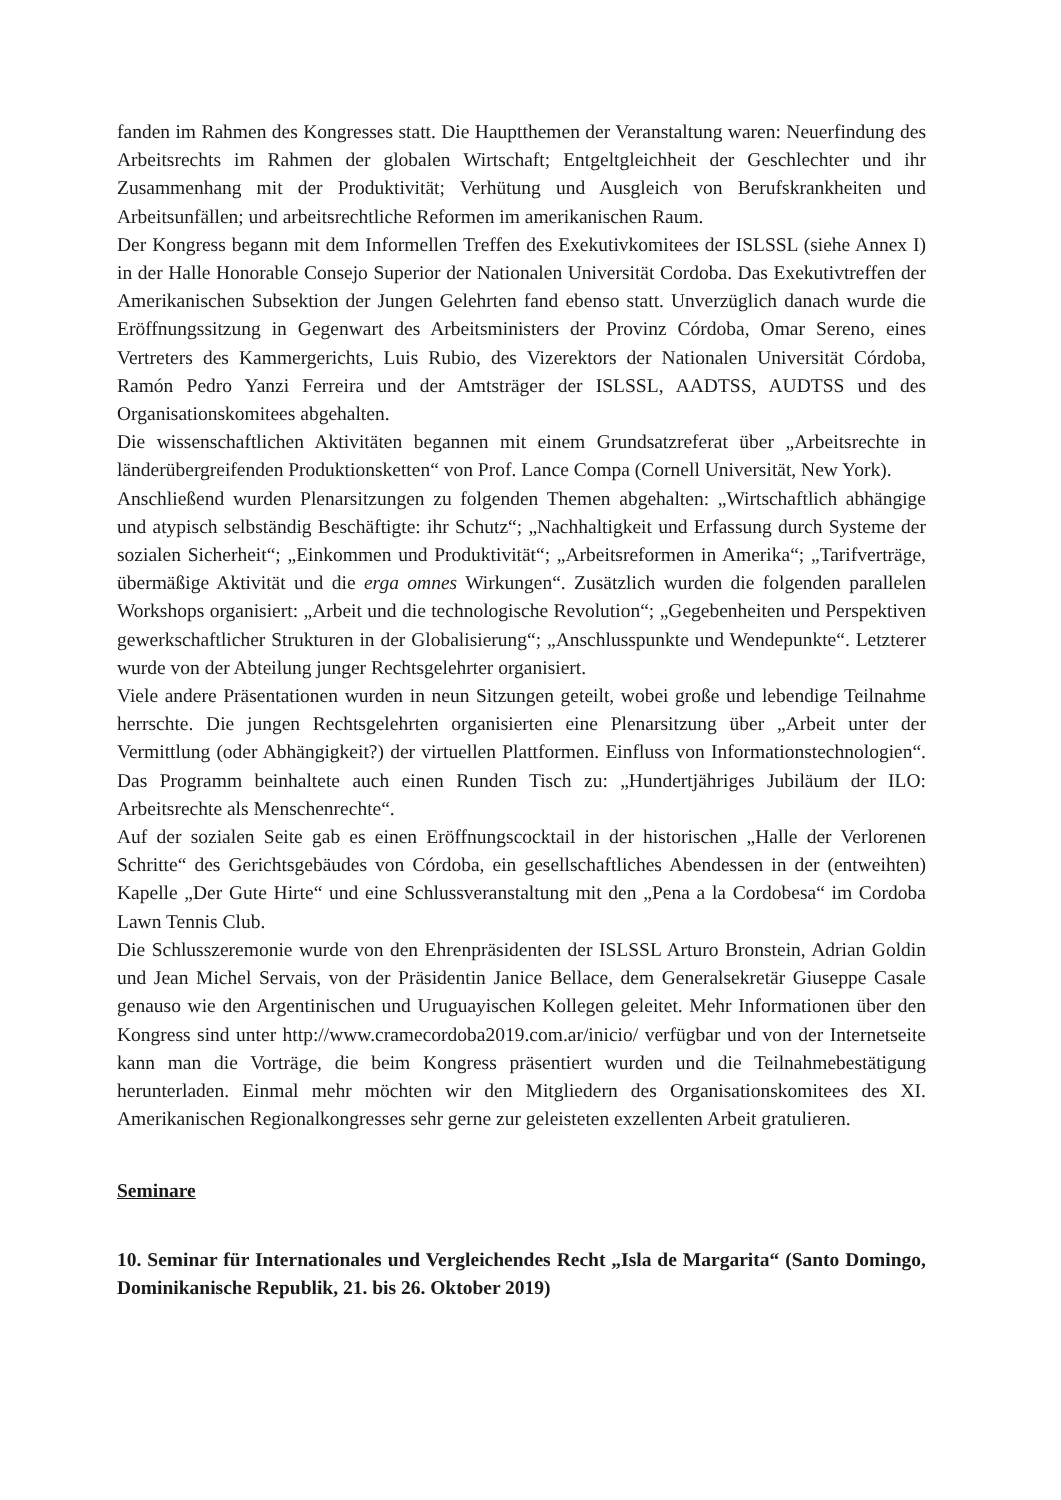fanden im Rahmen des Kongresses statt. Die Hauptthemen der Veranstaltung waren: Neuerfindung des Arbeitsrechts im Rahmen der globalen Wirtschaft; Entgeltgleichheit der Geschlechter und ihr Zusammenhang mit der Produktivität; Verhütung und Ausgleich von Berufskrankheiten und Arbeitsunfällen; und arbeitsrechtliche Reformen im amerikanischen Raum.
Der Kongress begann mit dem Informellen Treffen des Exekutivkomitees der ISLSSL (siehe Annex I) in der Halle Honorable Consejo Superior der Nationalen Universität Cordoba. Das Exekutivtreffen der Amerikanischen Subsektion der Jungen Gelehrten fand ebenso statt. Unverzüglich danach wurde die Eröffnungssitzung in Gegenwart des Arbeitsministers der Provinz Córdoba, Omar Sereno, eines Vertreters des Kammergerichts, Luis Rubio, des Vizerektors der Nationalen Universität Córdoba, Ramón Pedro Yanzi Ferreira und der Amtsträger der ISLSSL, AADTSS, AUDTSS und des Organisationskomitees abgehalten.
Die wissenschaftlichen Aktivitäten begannen mit einem Grundsatzreferat über „Arbeitsrechte in länderübergreifenden Produktionsketten“ von Prof. Lance Compa (Cornell Universität, New York).
Anschließend wurden Plenarsitzungen zu folgenden Themen abgehalten: „Wirtschaftlich abhängige und atypisch selbständig Beschäftigte: ihr Schutz“; „Nachhaltigkeit und Erfassung durch Systeme der sozialen Sicherheit“; „Einkommen und Produktivität“; „Arbeitsreformen in Amerika“; „Tarifverträge, übermäßige Aktivität und die erga omnes Wirkungen“. Zusätzlich wurden die folgenden parallelen Workshops organisiert: „Arbeit und die technologische Revolution“; „Gegebenheiten und Perspektiven gewerkschaftlicher Strukturen in der Globalisierung“; „Anschlusspunkte und Wendepunkte“. Letzterer wurde von der Abteilung junger Rechtsgelehrter organisiert.
Viele andere Präsentationen wurden in neun Sitzungen geteilt, wobei große und lebendige Teilnahme herrschte. Die jungen Rechtsgelehrten organisierten eine Plenarsitzung über „Arbeit unter der Vermittlung (oder Abhängigkeit?) der virtuellen Plattformen. Einfluss von Informationstechnologien“. Das Programm beinhaltete auch einen Runden Tisch zu: „Hundertjähriges Jubiläum der ILO: Arbeitsrechte als Menschenrechte“.
Auf der sozialen Seite gab es einen Eröffnungscocktail in der historischen „Halle der Verlorenen Schritte“ des Gerichtsgebäudes von Córdoba, ein gesellschaftliches Abendessen in der (entweihten) Kapelle „Der Gute Hirte“ und eine Schlussveranstaltung mit den „Pena a la Cordobesa“ im Cordoba Lawn Tennis Club.
Die Schlusszeremonie wurde von den Ehrenpräsidenten der ISLSSL Arturo Bronstein, Adrian Goldin und Jean Michel Servais, von der Präsidentin Janice Bellace, dem Generalsekretär Giuseppe Casale genauso wie den Argentinischen und Uruguayischen Kollegen geleitet. Mehr Informationen über den Kongress sind unter http://www.cramecordoba2019.com.ar/inicio/ verfügbar und von der Internetseite kann man die Vorträge, die beim Kongress präsentiert wurden und die Teilnahmebestätigung herunterladen. Einmal mehr möchten wir den Mitgliedern des Organisationskomitees des XI. Amerikanischen Regionalkongresses sehr gerne zur geleisteten exzellenten Arbeit gratulieren.
Seminare
10. Seminar für Internationales und Vergleichendes Recht „Isla de Margarita“ (Santo Domingo, Dominikanische Republik, 21. bis 26. Oktober 2019)